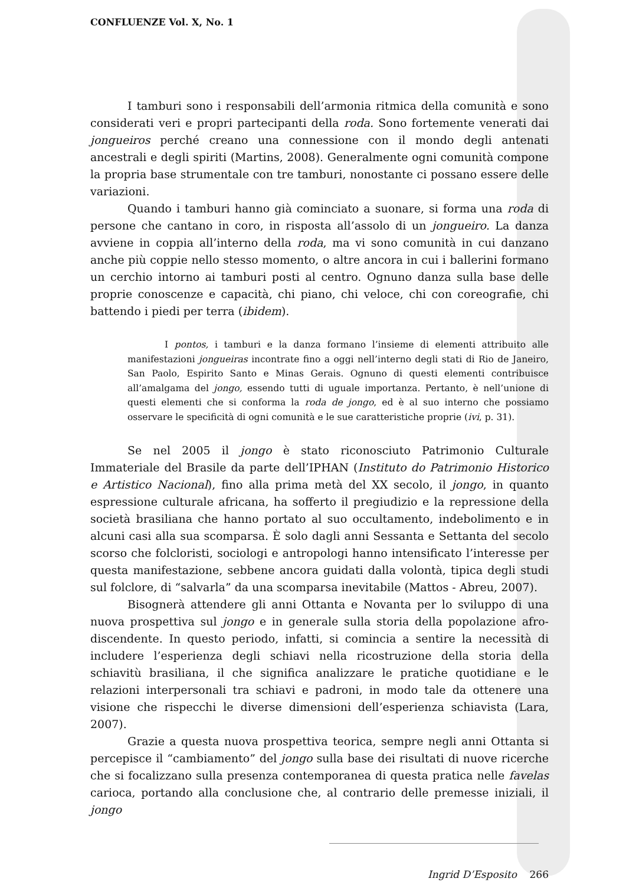CONFLUENZE Vol. X, No. 1
I tamburi sono i responsabili dell’armonia ritmica della comunità e sono considerati veri e propri partecipanti della roda. Sono fortemente venerati dai jongueiros perché creano una connessione con il mondo degli antenati ancestrali e degli spiriti (Martins, 2008). Generalmente ogni comunità compone la propria base strumentale con tre tamburi, nonostante ci possano essere delle variazioni.
Quando i tamburi hanno già cominciato a suonare, si forma una roda di persone che cantano in coro, in risposta all’assolo di un jongueiro. La danza avviene in coppia all’interno della roda, ma vi sono comunità in cui danzano anche più coppie nello stesso momento, o altre ancora in cui i ballerini formano un cerchio intorno ai tamburi posti al centro. Ognuno danza sulla base delle proprie conoscenze e capacità, chi piano, chi veloce, chi con coreografie, chi battendo i piedi per terra (ibidem).
I pontos, i tamburi e la danza formano l’insieme di elementi attribuito alle manifestazioni jongueiras incontrate fino a oggi nell’interno degli stati di Rio de Janeiro, San Paolo, Espirito Santo e Minas Gerais. Ognuno di questi elementi contribuisce all’amalgama del jongo, essendo tutti di uguale importanza. Pertanto, è nell’unione di questi elementi che si conforma la roda de jongo, ed è al suo interno che possiamo osservare le specificità di ogni comunità e le sue caratteristiche proprie (ivi, p. 31).
Se nel 2005 il jongo è stato riconosciuto Patrimonio Culturale Immateriale del Brasile da parte dell’IPHAN (Instituto do Patrimonio Historico e Artistico Nacional), fino alla prima metà del XX secolo, il jongo, in quanto espressione culturale africana, ha sofferto il pregiudizio e la repressione della società brasiliana che hanno portato al suo occultamento, indebolimento e in alcuni casi alla sua scomparsa. È solo dagli anni Sessanta e Settanta del secolo scorso che folcloristi, sociologi e antropologi hanno intensificato l’interesse per questa manifestazione, sebbene ancora guidati dalla volontà, tipica degli studi sul folclore, di “salvarla” da una scomparsa inevitabile (Mattos - Abreu, 2007).
Bisognerà attendere gli anni Ottanta e Novanta per lo sviluppo di una nuova prospettiva sul jongo e in generale sulla storia della popolazione afro-discendente. In questo periodo, infatti, si comincia a sentire la necessità di includere l’esperienza degli schiavi nella ricostruzione della storia della schiavitù brasiliana, il che significa analizzare le pratiche quotidiane e le relazioni interpersonali tra schiavi e padroni, in modo tale da ottenere una visione che rispecchi le diverse dimensioni dell’esperienza schiavista (Lara, 2007).
Grazie a questa nuova prospettiva teorica, sempre negli anni Ottanta si percepisce il “cambiamento” del jongo sulla base dei risultati di nuove ricerche che si focalizzano sulla presenza contemporanea di questa pratica nelle favelas carioca, portando alla conclusione che, al contrario delle premesse iniziali, il jongo
Ingrid D’Esposito 266